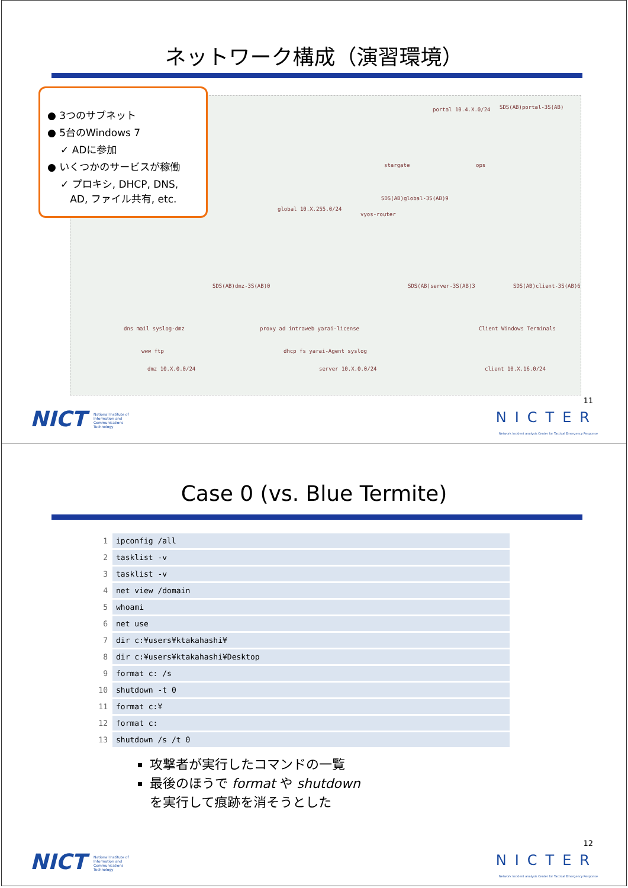ネットワーク構成（演習環境）
● 3つのサブネット
● 5台のWindows 7
✓ ADに参加
● いくつかのサービスが稼働
✓ プロキシ, DHCP, DNS,
AD, ファイル共有, etc.
portal 10.4.X.0/24 SDS(AB)portal-3S(AB)
stargate ops
SDS(AB)global-3S(AB)9
global 10.X.255.0/24
vyos-router
SDS(AB)dmz-3S(AB)0 SDS(AB)server-3S(AB)3 SDS(AB)client-3S(AB)6
dns mail syslog-dmz proxy ad intraweb yarai-license Client Windows Terminals
www ftp dhcp fs yarai-Agent syslog
dmz 10.X.0.0/24 server 10.X.0.0/24 client 10.X.16.0/24
11
NICT National Institute of Information and Communications Technology
NICTER
Network Incident analysis Center for Tactical Emergency Response
Case 0 (vs. Blue Termite)
| 1 | ipconfig /all |
| 2 | tasklist -v |
| 3 | tasklist -v |
| 4 | net view /domain |
| 5 | whoami |
| 6 | net use |
| 7 | dir c:¥users¥ktakahashi¥ |
| 8 | dir c:¥users¥ktakahashi¥Desktop |
| 9 | format c: /s |
| 10 | shutdown -t 0 |
| 11 | format c:¥ |
| 12 | format c: |
| 13 | shutdown /s /t 0 |
攻撃者が実行したコマンドの一覧
最後のほうで format や shutdown
を実行して痕跡を消そうとした
12
NICT National Institute of Information and Communications Technology
NICTER
Network Incident analysis Center for Tactical Emergency Response